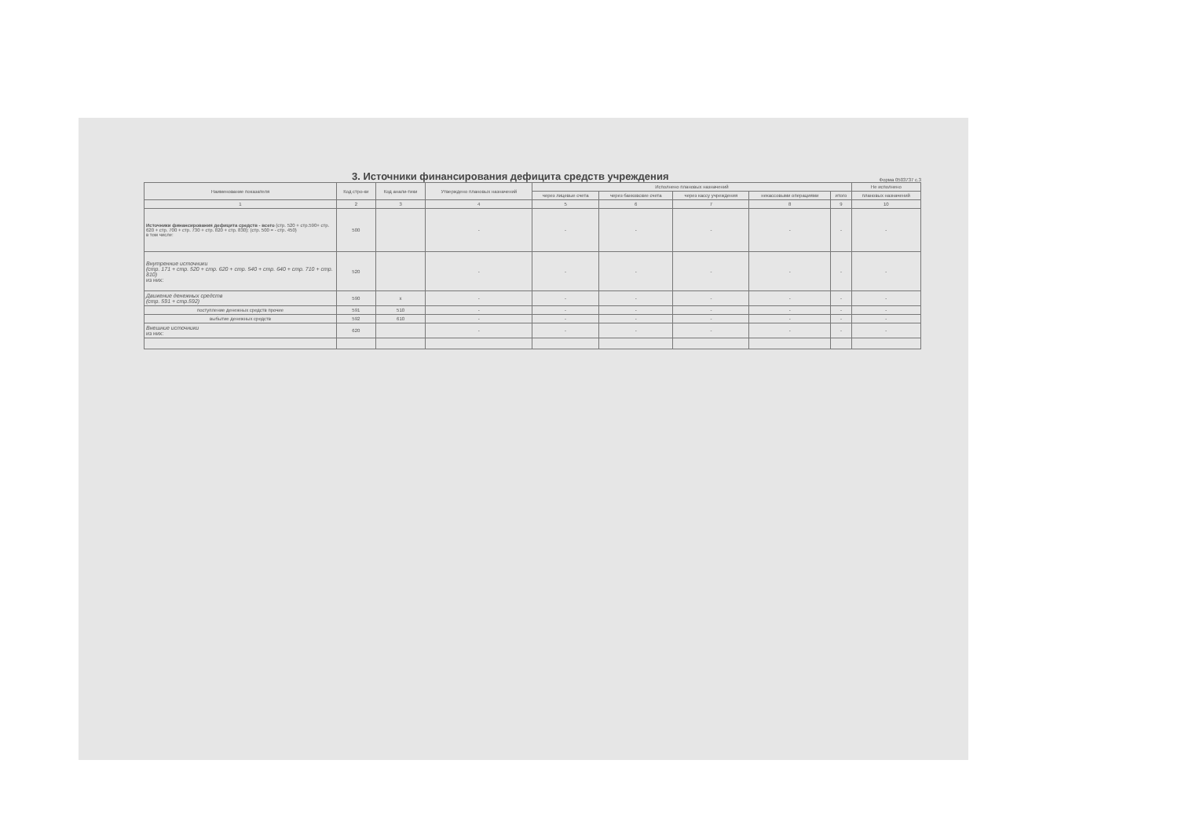3. Источники финансирования дефицита средств учреждения
Форма 0503737 с.3
| Наименование показателя | Код стро-ки | Код анали-тики | Утверждено плановых назначений | Исполнено плановых назначений | | | | | Не исполнено |
| --- | --- | --- | --- | --- | --- | --- | --- | --- | --- |
| | | | | через лицевые счета | через банковские счета | через кассу учреждения | некассовыми операциями | итого | плановых назначений |
| 1 | 2 | 3 | 4 | 5 | 6 | 7 | 8 | 9 | 10 |
| Источники финансирования дефицита средств - всего (стр. 520 + стр.590+ стр. 620 + стр. 700 + стр. 730 + стр. 820 + стр. 830); (стр. 500 = - стр. 450) в том числе: | 500 | | - | - | - | - | - | - | - |
| Внутренние источники (стр. 171 + стр. 520 + стр. 620 + стр. 540 + стр. 640 + стр. 710 + стр. 810) из них: | 520 | | - | - | - | - | - | - | - |
| Движение денежных средств (стр. 591 + стр.592) | 590 | х | - | - | - | - | - | - | - |
| поступление денежных средств прочие | 591 | 510 | - | - | - | - | - | - | - |
| выбытие денежных средств | 592 | 610 | - | - | - | - | - | - | - |
| Внешние источники из них: | 620 | | - | - | - | - | - | - | - |